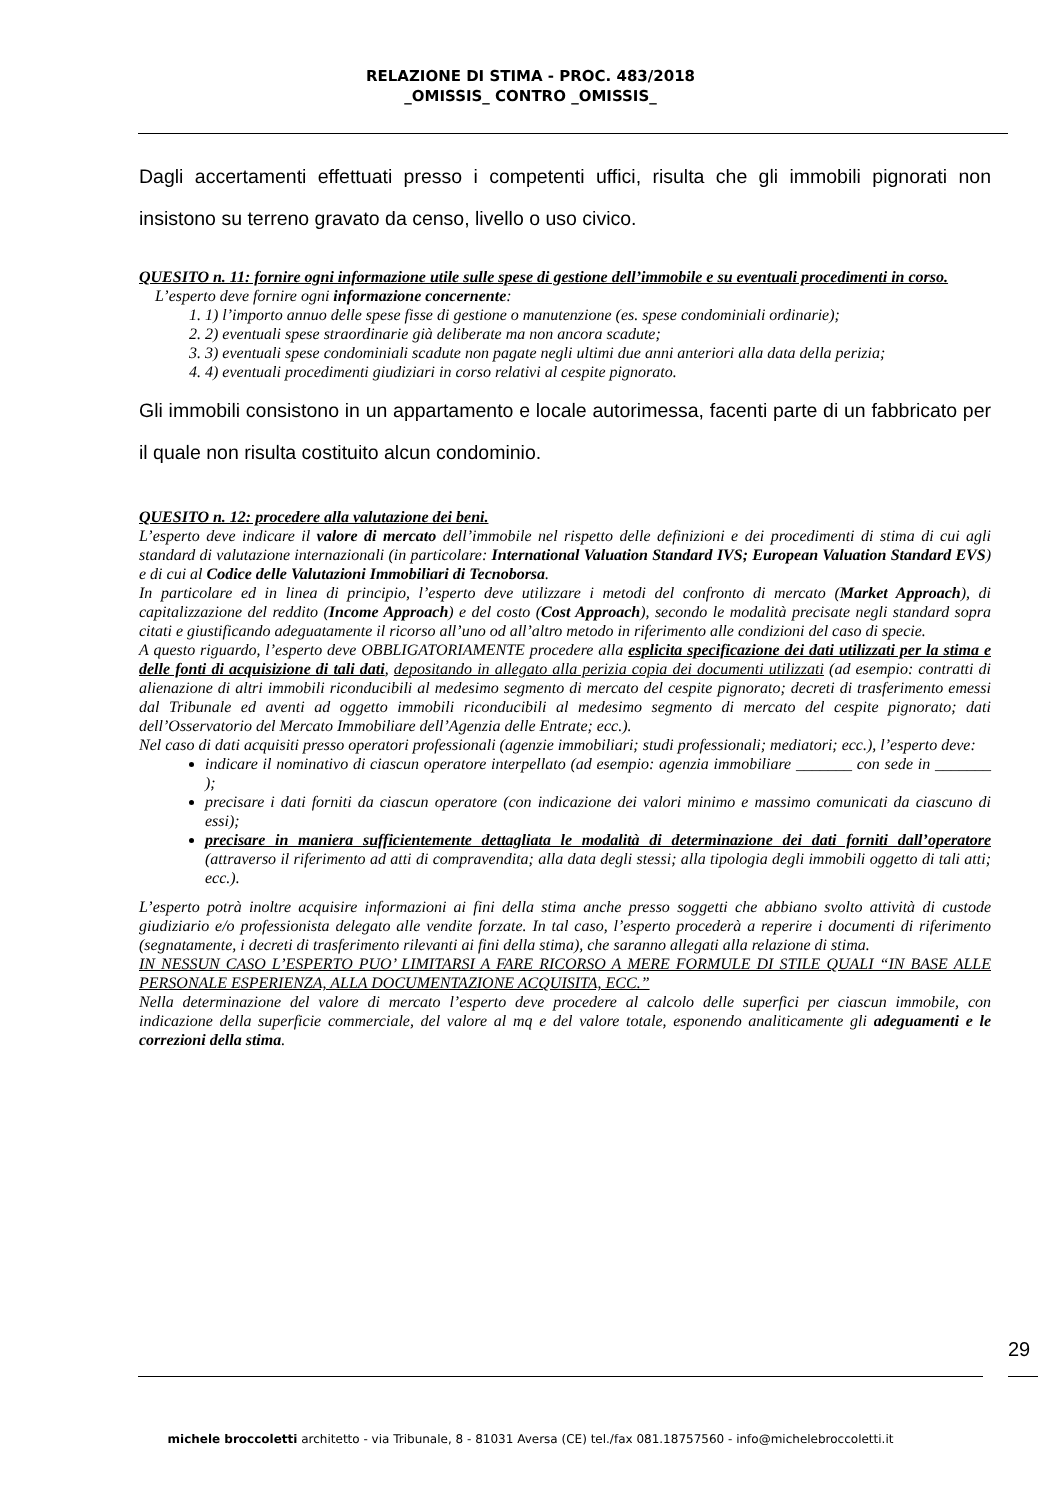RELAZIONE DI STIMA - PROC. 483/2018
_OMISSIS_ CONTRO _OMISSIS_
Dagli accertamenti effettuati presso i competenti uffici, risulta che gli immobili pignorati non insistono su terreno gravato da censo, livello o uso civico.
QUESITO n. 11: fornire ogni informazione utile sulle spese di gestione dell’immobile e su eventuali procedimenti in corso.
L’esperto deve fornire ogni informazione concernente:
1. 1) l’importo annuo delle spese fisse di gestione o manutenzione (es. spese condominiali ordinarie);
2. 2) eventuali spese straordinarie già deliberate ma non ancora scadute;
3. 3) eventuali spese condominiali scadute non pagate negli ultimi due anni anteriori alla data della perizia;
4. 4) eventuali procedimenti giudiziari in corso relativi al cespite pignorato.
Gli immobili consistono in un appartamento e locale autorimessa, facenti parte di un fabbricato per il quale non risulta costituito alcun condominio.
QUESITO n. 12: procedere alla valutazione dei beni.
L’esperto deve indicare il valore di mercato dell’immobile nel rispetto delle definizioni e dei procedimenti di stima di cui agli standard di valutazione internazionali (in particolare: International Valuation Standard IVS; European Valuation Standard EVS) e di cui al Codice delle Valutazioni Immobiliari di Tecnoborsa.
In particolare ed in linea di principio, l’esperto deve utilizzare i metodi del confronto di mercato (Market Approach), di capitalizzazione del reddito (Income Approach) e del costo (Cost Approach), secondo le modalità precisate negli standard sopra citati e giustificando adeguatamente il ricorso all’uno od all’altro metodo in riferimento alle condizioni del caso di specie.
A questo riguardo, l’esperto deve OBBLIGATORIAMENTE procedere alla esplicita specificazione dei dati utilizzati per la stima e delle fonti di acquisizione di tali dati, depositando in allegato alla perizia copia dei documenti utilizzati (ad esempio: contratti di alienazione di altri immobili riconducibili al medesimo segmento di mercato del cespite pignorato; decreti di trasferimento emessi dal Tribunale ed aventi ad oggetto immobili riconducibili al medesimo segmento di mercato del cespite pignorato; dati dell’Osservatorio del Mercato Immobiliare dell’Agenzia delle Entrate; ecc.).
Nel caso di dati acquisiti presso operatori professionali (agenzie immobiliari; studi professionali; mediatori; ecc.), l’esperto deve:
indicare il nominativo di ciascun operatore interpellato (ad esempio: agenzia immobiliare _______ con sede in _______ );
precisare i dati forniti da ciascun operatore (con indicazione dei valori minimo e massimo comunicati da ciascuno di essi);
precisare in maniera sufficientemente dettagliata le modalità di determinazione dei dati forniti dall’operatore (attraverso il riferimento ad atti di compravendita; alla data degli stessi; alla tipologia degli immobili oggetto di tali atti; ecc.).
L’esperto potrà inoltre acquisire informazioni ai fini della stima anche presso soggetti che abbiano svolto attività di custode giudiziario e/o professionista delegato alle vendite forzate. In tal caso, l’esperto procederà a reperire i documenti di riferimento (segnatamente, i decreti di trasferimento rilevanti ai fini della stima), che saranno allegati alla relazione di stima.
IN NESSUN CASO L’ESPERTO PUO’ LIMITARSI A FARE RICORSO A MERE FORMULE DI STILE QUALI “IN BASE ALLE PERSONALE ESPERIENZA, ALLA DOCUMENTAZIONE ACQUISITA, ECC.”
Nella determinazione del valore di mercato l’esperto deve procedere al calcolo delle superfici per ciascun immobile, con indicazione della superficie commerciale, del valore al mq e del valore totale, esponendo analiticamente gli adeguamenti e le correzioni della stima.
29
michele broccoletti architetto - via Tribunale, 8 - 81031 Aversa (CE) tel./fax 081.18757560 - info@michelebroccoletti.it